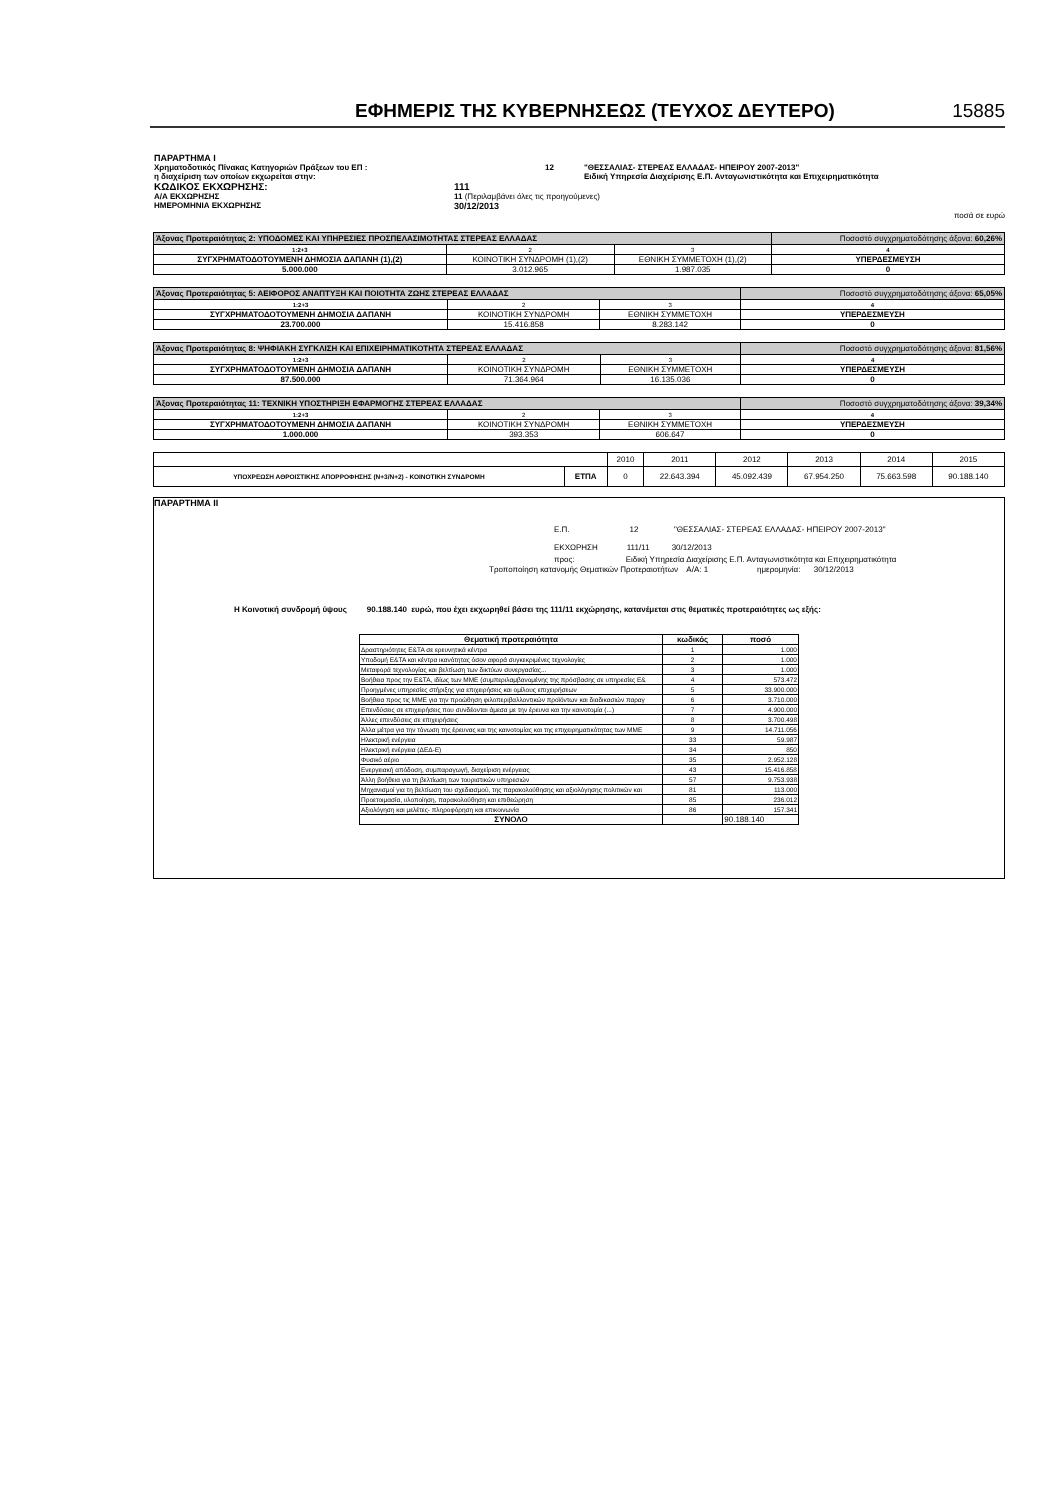ΕΦΗΜΕΡΙΣ ΤΗΣ ΚΥΒΕΡΝΗΣΕΩΣ (ΤΕΥΧΟΣ ΔΕΥΤΕΡΟ)
15885
ΠΑΡΑΡΤΗΜΑ Ι
Χρηματοδοτικός Πίνακας Κατηγοριών Πράξεων του ΕΠ : 12 "ΘΕΣΣΑΛΙΑΣ- ΣΤΕΡΕΑΣ ΕΛΛΑΔΑΣ- ΗΠΕΙΡΟΥ 2007-2013"
η διαχείριση των οποίων εκχωρείται στην: Ειδική Υπηρεσία Διαχείρισης Ε.Π. Ανταγωνιστικότητα και Επιχειρηματικότητα
ΚΩΔΙΚΟΣ ΕΚΧΩΡΗΣΗΣ: 111
Α/Α ΕΚΧΩΡΗΣΗΣ 11 (Περιλαμβάνει όλες τις προηγούμενες)
ΗΜΕΡΟΜΗΝΙΑ ΕΚΧΩΡΗΣΗΣ 30/12/2013
ποσά σε ευρώ
| Άξονας Προτεραιότητας 2: ΥΠΟΔΟΜΕΣ ΚΑΙ ΥΠΗΡΕΣΙΕΣ ΠΡΟΣΠΕΛΑΣΙΜΟΤΗΤΑΣ ΣΤΕΡΕΑΣ ΕΛΛΑΔΑΣ | | | Ποσοστό συγχρηματοδότησης άξονα: 60,26% |
| 1:2+3 | 2 | 3 | 4 |
| ΣΥΓΧΡΗΜΑΤΟΔΟΤΟΥΜΕΝΗ ΔΗΜΟΣΙΑ ΔΑΠΑΝΗ (1),(2) | ΚΟΙΝΟΤΙΚΗ ΣΥΝΔΡΟΜΗ (1),(2) | ΕΘΝΙΚΗ ΣΥΜΜΕΤΟΧΗ (1),(2) | ΥΠΕΡΔΕΣΜΕΥΣΗ |
| 5.000.000 | 3.012.965 | 1.987.035 | 0 |
| Άξονας Προτεραιότητας 5: ΑΕΙΦΟΡΟΣ ΑΝΑΠΤΥΞΗ ΚΑΙ ΠΟΙΟΤΗΤΑ ΖΩΗΣ ΣΤΕΡΕΑΣ ΕΛΛΑΔΑΣ | | | Ποσοστό συγχρηματοδότησης άξονα: 65,05% |
| 1:2+3 | 2 | 3 | 4 |
| ΣΥΓΧΡΗΜΑΤΟΔΟΤΟΥΜΕΝΗ ΔΗΜΟΣΙΑ ΔΑΠΑΝΗ | ΚΟΙΝΟΤΙΚΗ ΣΥΝΔΡΟΜΗ | ΕΘΝΙΚΗ ΣΥΜΜΕΤΟΧΗ | ΥΠΕΡΔΕΣΜΕΥΣΗ |
| 23.700.000 | 15.416.858 | 8.283.142 | 0 |
| Άξονας Προτεραιότητας 8: ΨΗΦΙΑΚΗ ΣΥΓΚΛΙΣΗ ΚΑΙ ΕΠΙΧΕΙΡΗΜΑΤΙΚΟΤΗΤΑ ΣΤΕΡΕΑΣ ΕΛΛΑΔΑΣ | | | Ποσοστό συγχρηματοδότησης άξονα: 81,56% |
| 1:2+3 | 2 | 3 | 4 |
| ΣΥΓΧΡΗΜΑΤΟΔΟΤΟΥΜΕΝΗ ΔΗΜΟΣΙΑ ΔΑΠΑΝΗ | ΚΟΙΝΟΤΙΚΗ ΣΥΝΔΡΟΜΗ | ΕΘΝΙΚΗ ΣΥΜΜΕΤΟΧΗ | ΥΠΕΡΔΕΣΜΕΥΣΗ |
| 87.500.000 | 71.364.964 | 16.135.036 | 0 |
| Άξονας Προτεραιότητας 11: ΤΕΧΝΙΚΗ ΥΠΟΣΤΗΡΙΞΗ ΕΦΑΡΜΟΓΗΣ ΣΤΕΡΕΑΣ ΕΛΛΑΔΑΣ | | | Ποσοστό συγχρηματοδότησης άξονα: 39,34% |
| 1:2+3 | 2 | 3 | 4 |
| ΣΥΓΧΡΗΜΑΤΟΔΟΤΟΥΜΕΝΗ ΔΗΜΟΣΙΑ ΔΑΠΑΝΗ | ΚΟΙΝΟΤΙΚΗ ΣΥΝΔΡΟΜΗ | ΕΘΝΙΚΗ ΣΥΜΜΕΤΟΧΗ | ΥΠΕΡΔΕΣΜΕΥΣΗ |
| 1.000.000 | 393.353 | 606.647 | 0 |
| | | 2010 | 2011 | 2012 | 2013 | 2014 | 2015 |
| ΥΠΟΧΡΕΩΣΗ ΑΘΡΟΙΣΤΙΚΗΣ ΑΠΟΡΡΟΦΗΣΗΣ (Ν+3/Ν+2) - ΚΟΙΝΟΤΙΚΗ ΣΥΝΔΡΟΜΗ | ΕΤΠΑ | 0 | 22.643.394 | 45.092.439 | 67.954.250 | 75.663.598 | 90.188.140 |
ΠΑΡΑΡΤΗΜΑ ΙΙ
Ε.Π. 12 "ΘΕΣΣΑΛΙΑΣ- ΣΤΕΡΕΑΣ ΕΛΛΑΔΑΣ- ΗΠΕΙΡΟΥ 2007-2013"
ΕΚΧΩΡΗΣΗ 111/11 30/12/2013
προς: Ειδική Υπηρεσία Διαχείρισης Ε.Π. Ανταγωνιστικότητα και Επιχειρηματικότητα
Τροποποίηση κατανομής Θεματικών Προτεραιοτήτων Α/Α: 1 ημερομηνία: 30/12/2013
Η Κοινοτική συνδρομή ύψους 90.188.140 ευρώ, που έχει εκχωρηθεί βάσει της 111/11 εκχώρησης, κατανέμεται στις θεματικές προτεραιότητες ως εξής:
| Θεματική προτεραιότητα | κωδικός | ποσό |
| Δραστηριότητες Ε&ΤΑ σε ερευνητικά κέντρα | 1 | 1.000 |
| Υποδομή Ε&ΤΑ και κέντρα ικανότητας όσον αφορά συγκεκριμένες τεχνολογίες | 2 | 1.000 |
| Μεταφορά τεχνολογίας και βελτίωση των δικτύων συνεργασίας... | 3 | 1.000 |
| Βοήθεια προς την Ε&ΤΑ, ιδίως των ΜΜΕ (συμπεριλαμβανομένης της πρόσβασης σε υπηρεσίες Ε& | 4 | 573.472 |
| Προηγμένες υπηρεσίες στήριξης για επιχειρήσεις και ομίλους επιχειρήσεων | 5 | 33.900.000 |
| Βοήθεια προς τις ΜΜΕ για την προώθηση φιλοπεριβαλλοντικών προϊόντων και διαδικασιών παραγ | 6 | 3.710.000 |
| Επενδύσεις σε επιχειρήσεις που συνδέονται άμεσα με την έρευνα και την καινοτομία (...) | 7 | 4.900.000 |
| Άλλες επενδύσεις σε επιχειρήσεις | 8 | 3.700.498 |
| Άλλα μέτρα για την τόνωση της έρευνας και της καινοτομίας και της επιχειρηματικότητας των ΜΜΕ | 9 | 14.711.056 |
| Ηλεκτρική ενέργεια | 33 | 59.987 |
| Ηλεκτρική ενέργεια (ΔΕΔ-Ε) | 34 | 850 |
| Φυσικό αέριο | 35 | 2.952.128 |
| Ενεργειακή απόδοση, συμπαραγωγή, διαχείριση ενέργειας | 43 | 15.416.858 |
| Άλλη βοήθεια για τη βελτίωση των τουριστικών υπηρεσιών | 57 | 9.753.938 |
| Μηχανισμοί για τη βελτίωση του σχεδιασμού, της παρακολούθησης και αξιολόγησης πολιτικών και | 81 | 113.000 |
| Προετοιμασία, υλοποίηση, παρακολούθηση και επιθεώρηση | 85 | 236.012 |
| Αξιολόγηση και μελέτες- πληροφόρηση και επικοινωνία | 86 | 157.341 |
| ΣΥΝΟΛΟ | | 90.188.140 |